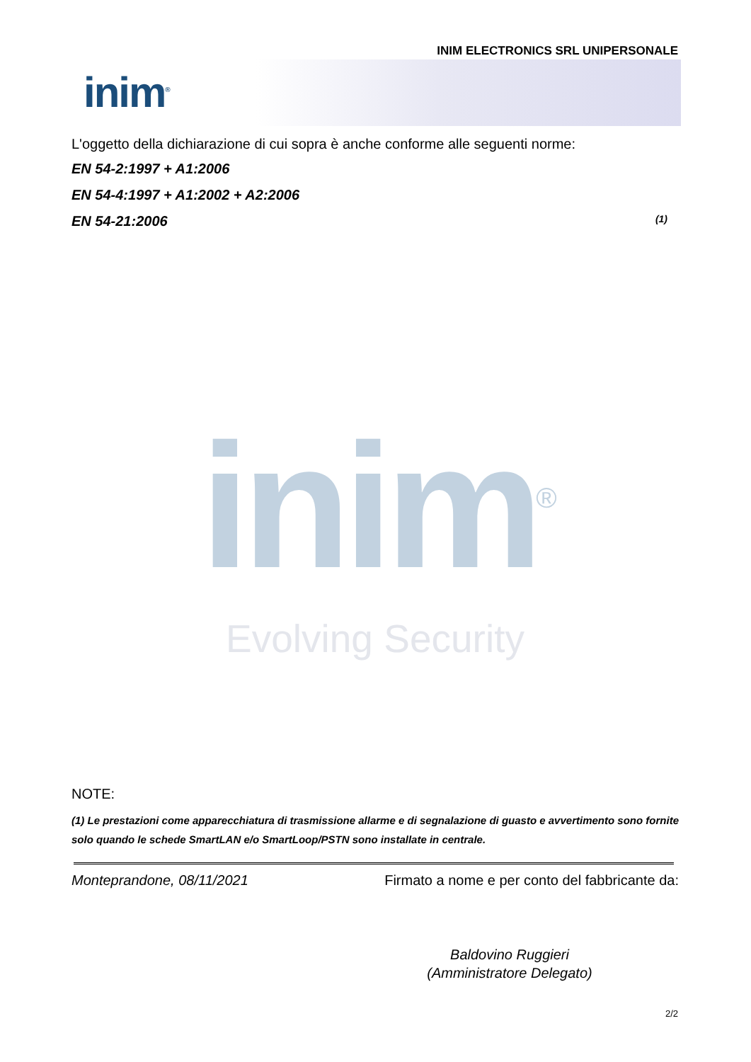INIM ELECTRONICS SRL UNIPERSONALE
inim<sup>®</sup>
L'oggetto della dichiarazione di cui sopra è anche conforme alle seguenti norme:
EN 54-2:1997 + A1:2006
EN 54-4:1997 + A1:2002 + A2:2006
EN 54-21:2006 (1)
inim<sup>®</sup>
Evolving Security
NOTE:
(1) Le prestazioni come apparecchiatura di trasmissione allarme e di segnalazione di guasto e avvertimento sono fornite solo quando le schede SmartLAN e/o SmartLoop/PSTN sono installate in centrale.
Monteprandone, 08/11/2021 Firmato a nome e per conto del fabbricante da:
Baldovino Ruggieri
(Amministratore Delegato)
2/2